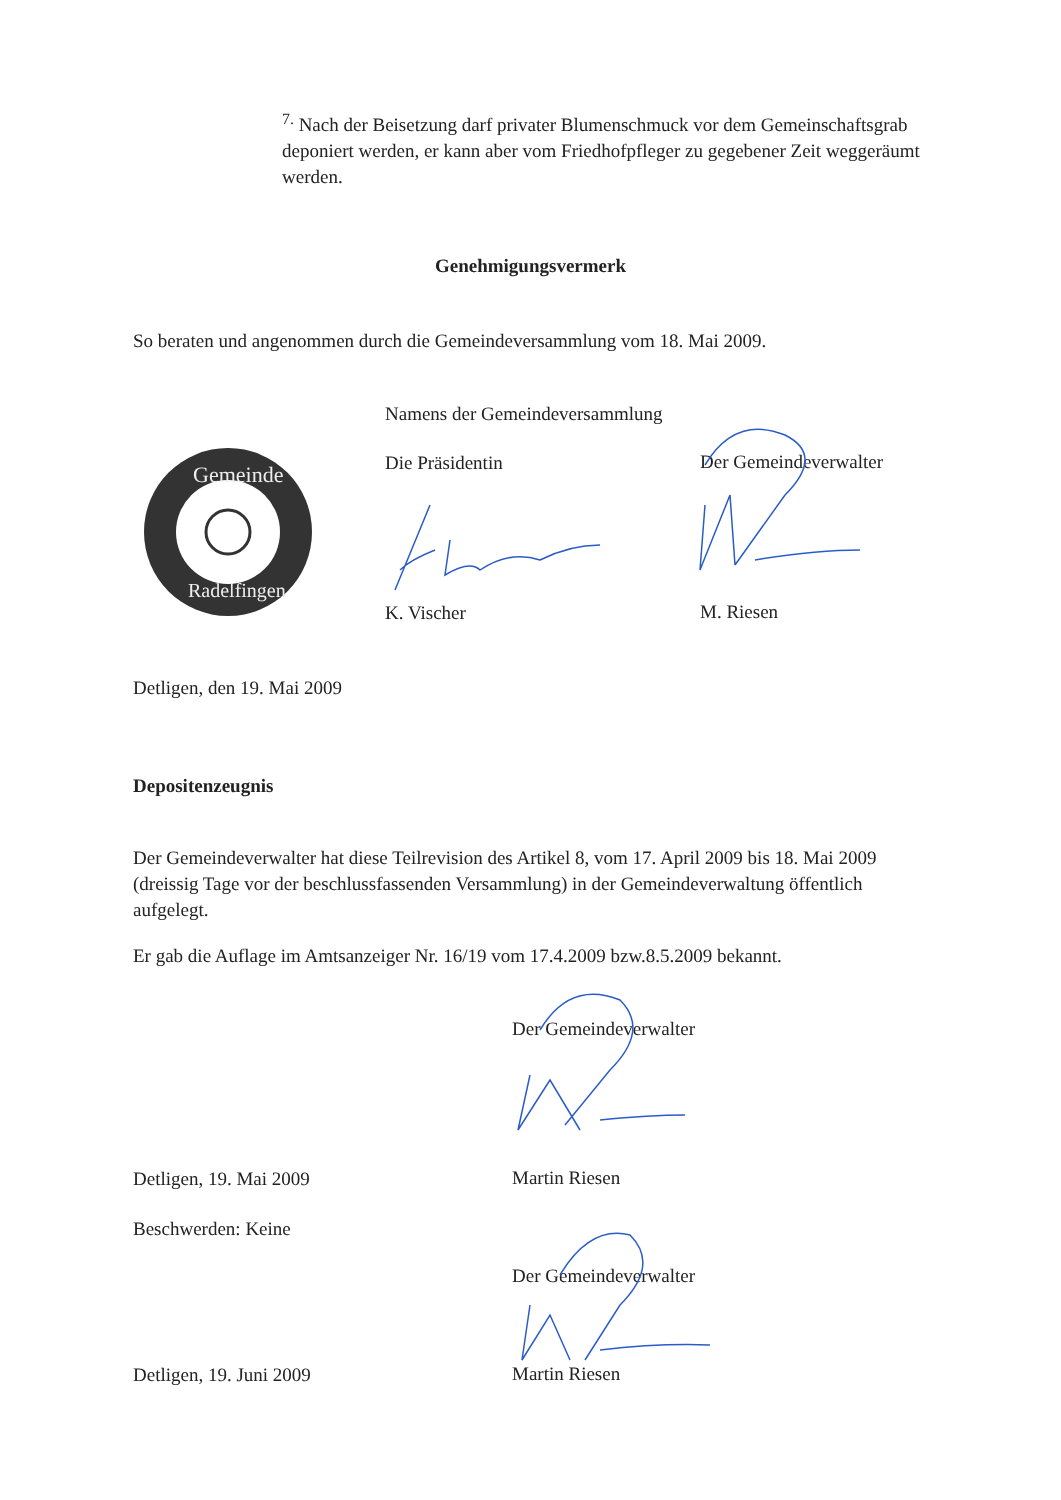<sup>7.</sup> Nach der Beisetzung darf privater Blumenschmuck vor dem Gemeinschaftsgrab deponiert werden, er kann aber vom Friedhofpfleger zu gegebener Zeit weggeräumt werden.
Genehmigungsvermerk
So beraten und angenommen durch die Gemeindeversammlung vom 18. Mai 2009.
Namens der Gemeindeversammlung
Gemeinde
Radelfingen
Die Präsidentin Der Gemeindeverwalter
K. Vischer M. Riesen
Detligen, den 19. Mai 2009
Depositenzeugnis
Der Gemeindeverwalter hat diese Teilrevision des Artikel 8, vom 17. April 2009 bis 18. Mai 2009 (dreissig Tage vor der beschlussfassenden Versammlung) in der Gemeindeverwaltung öffentlich aufgelegt.
Er gab die Auflage im Amtsanzeiger Nr. 16/19 vom 17.4.2009 bzw.8.5.2009 bekannt.
Der Gemeindeverwalter
Detligen, 19. Mai 2009 Martin Riesen
Beschwerden: Keine
Der Gemeindeverwalter
Detligen, 19. Juni 2009 Martin Riesen